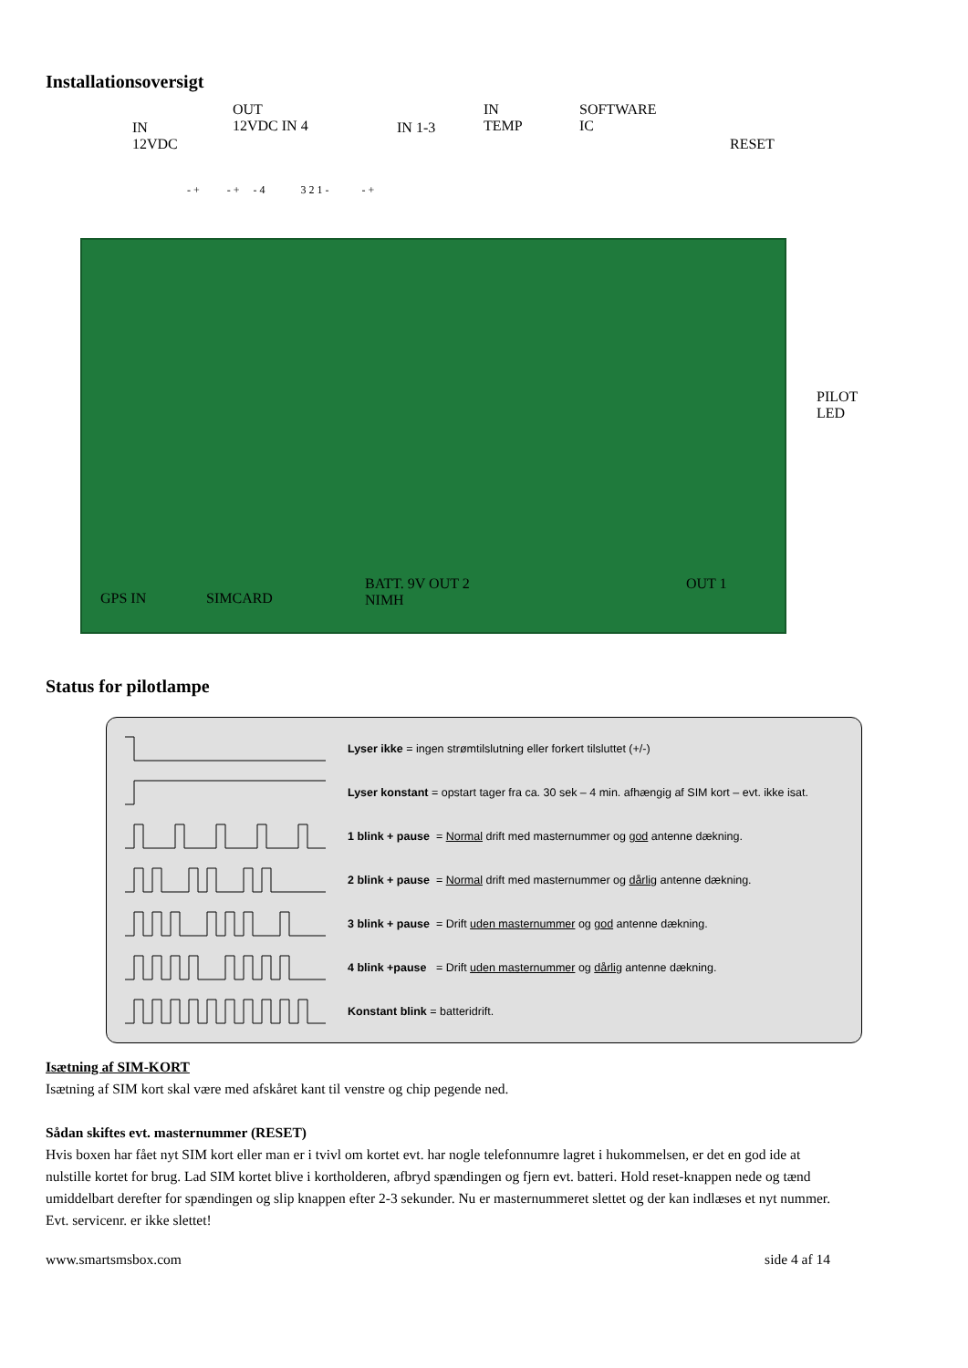Installationsoversigt
IN
12VDC
OUT
12VDC IN 4 IN 1-3
IN
TEMP
SOFTWARE
IC
RESET
- + - + - 4 3 2 1 - - +
PILOT
LED
GPS IN SIMCARD
BATT. 9V OUT 2
NIMH
OUT 1
Status for pilotlampe
Lyser ikke = ingen strømtilslutning eller forkert tilsluttet (+/-)
Lyser konstant = opstart tager fra ca. 30 sek – 4 min. afhængig af SIM kort – evt. ikke isat.
1 blink + pause = Normal drift med masternummer og god antenne dækning.
2 blink + pause = Normal drift med masternummer og dårlig antenne dækning.
3 blink + pause = Drift uden masternummer og god antenne dækning.
4 blink +pause = Drift uden masternummer og dårlig antenne dækning.
Konstant blink = batteridrift.
Isætning af SIM-KORT
Isætning af SIM kort skal være med afskåret kant til venstre og chip pegende ned.
Sådan skiftes evt. masternummer (RESET)
Hvis boxen har fået nyt SIM kort eller man er i tvivl om kortet evt. har nogle telefonnumre lagret i hukommelsen, er det en god ide at nulstille kortet for brug. Lad SIM kortet blive i kortholderen, afbryd spændingen og fjern evt. batteri. Hold reset-knappen nede og tænd umiddelbart derefter for spændingen og slip knappen efter 2-3 sekunder. Nu er masternummeret slettet og der kan indlæses et nyt nummer. Evt. servicenr. er ikke slettet!
www.smartsmsbox.com side 4 af 14